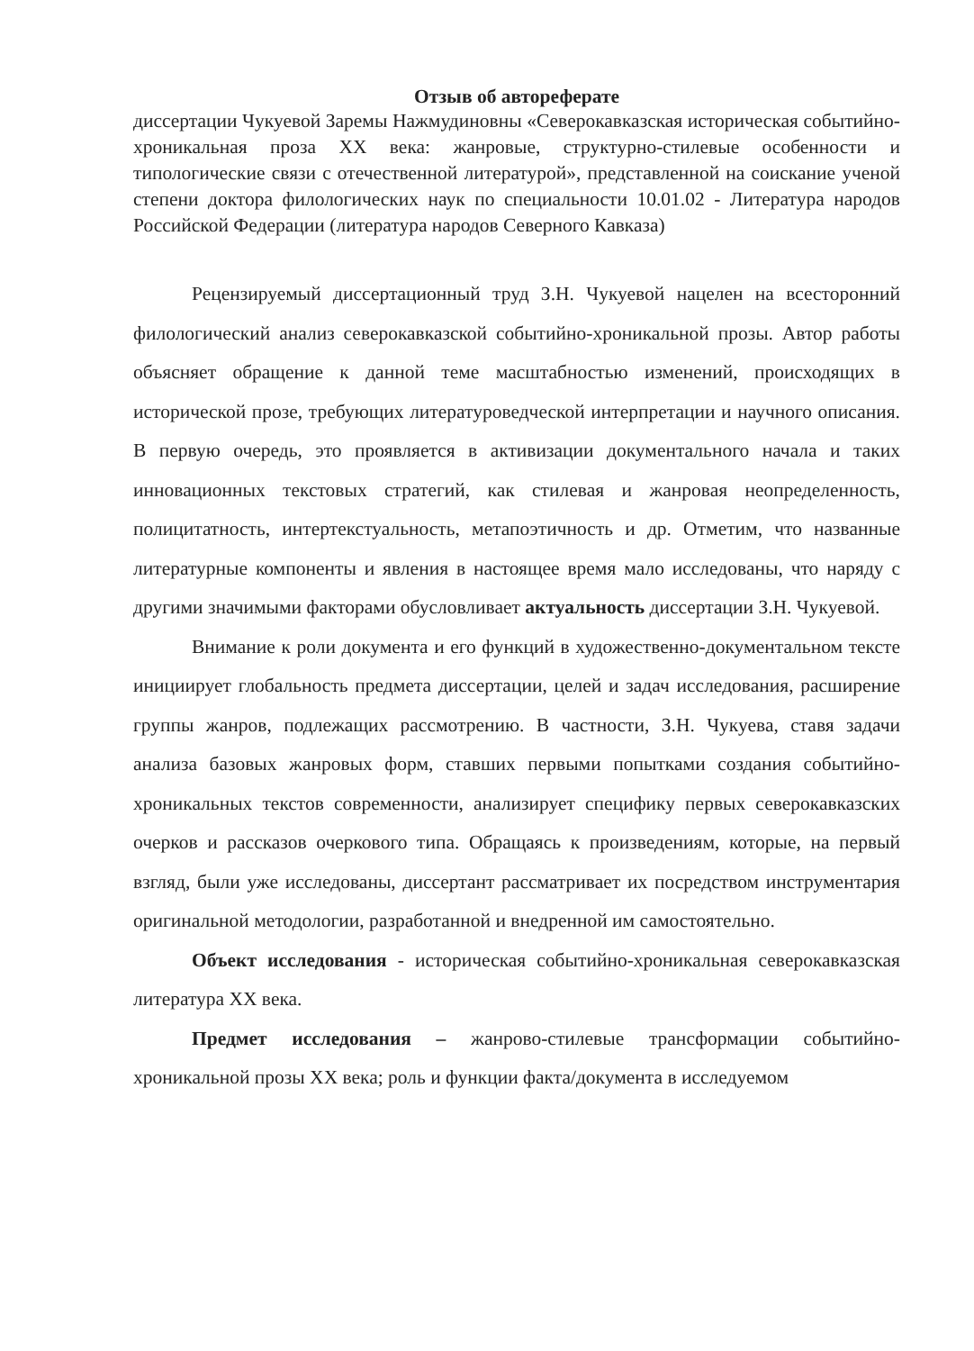Отзыв об автореферате
диссертации Чукуевой Заремы Нажмудиновны «Северокавказская историческая событийно-хроникальная проза XX века: жанровые, структурно-стилевые особенности и типологические связи с отечественной литературой», представленной на соискание ученой степени доктора филологических наук по специальности 10.01.02 - Литература народов Российской Федерации (литература народов Северного Кавказа)
Рецензируемый диссертационный труд З.Н. Чукуевой нацелен на всесторонний филологический анализ северокавказской событийно-хроникальной прозы. Автор работы объясняет обращение к данной теме масштабностью изменений, происходящих в исторической прозе, требующих литературоведческой интерпретации и научного описания. В первую очередь, это проявляется в активизации документального начала и таких инновационных текстовых стратегий, как стилевая и жанровая неопределенность, полицитатность, интертекстуальность, метапоэтичность и др. Отметим, что названные литературные компоненты и явления в настоящее время мало исследованы, что наряду с другими значимыми факторами обусловливает актуальность диссертации З.Н. Чукуевой.
Внимание к роли документа и его функций в художественно-документальном тексте инициирует глобальность предмета диссертации, целей и задач исследования, расширение группы жанров, подлежащих рассмотрению. В частности, З.Н. Чукуева, ставя задачи анализа базовых жанровых форм, ставших первыми попытками создания событийно-хроникальных текстов современности, анализирует специфику первых северокавказских очерков и рассказов очеркового типа. Обращаясь к произведениям, которые, на первый взгляд, были уже исследованы, диссертант рассматривает их посредством инструментария оригинальной методологии, разработанной и внедренной им самостоятельно.
Объект исследования - историческая событийно-хроникальная северокавказская литература XX века.
Предмет исследования – жанрово-стилевые трансформации событийно-хроникальной прозы XX века; роль и функции факта/документа в исследуемом